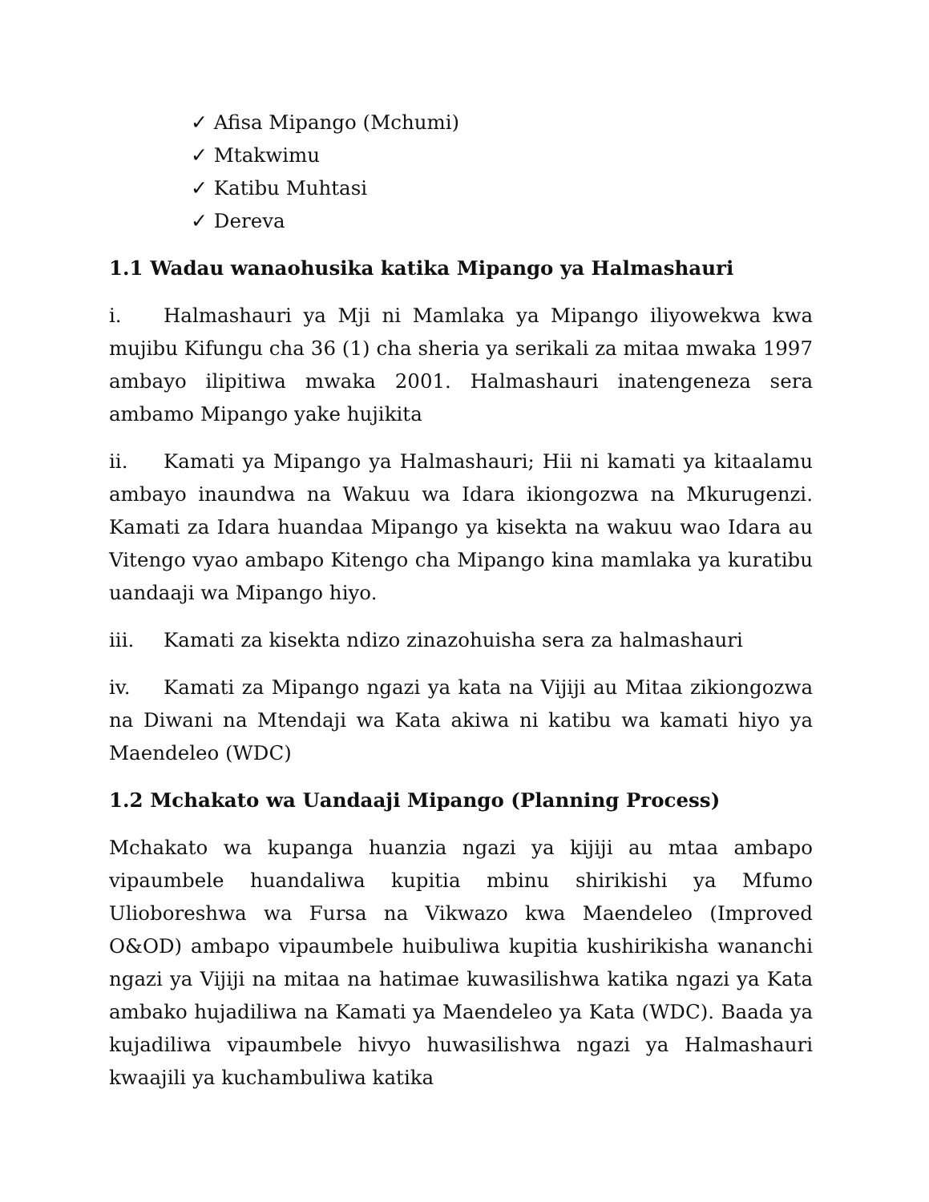✓ Afisa Mipango (Mchumi)
✓ Mtakwimu
✓ Katibu Muhtasi
✓ Dereva
1.1 Wadau wanaohusika katika Mipango ya Halmashauri
i. Halmashauri ya Mji ni Mamlaka ya Mipango iliyowekwa kwa mujibu Kifungu cha 36 (1) cha sheria ya serikali za mitaa mwaka 1997 ambayo ilipitiwa mwaka 2001. Halmashauri inatengeneza sera ambamo Mipango yake hujikita
ii. Kamati ya Mipango ya Halmashauri; Hii ni kamati ya kitaalamu ambayo inaundwa na Wakuu wa Idara ikiongozwa na Mkurugenzi. Kamati za Idara huandaa Mipango ya kisekta na wakuu wao Idara au Vitengo vyao ambapo Kitengo cha Mipango kina mamlaka ya kuratibu uandaaji wa Mipango hiyo.
iii. Kamati za kisekta ndizo zinazohuisha sera za halmashauri
iv. Kamati za Mipango ngazi ya kata na Vijiji au Mitaa zikiongozwa na Diwani na Mtendaji wa Kata akiwa ni katibu wa kamati hiyo ya Maendeleo (WDC)
1.2 Mchakato wa Uandaaji Mipango (Planning Process)
Mchakato wa kupanga huanzia ngazi ya kijiji au mtaa ambapo vipaumbele huandaliwa kupitia mbinu shirikishi ya Mfumo Ulioboreshwa wa Fursa na Vikwazo kwa Maendeleo (Improved O&OD) ambapo vipaumbele huibuliwa kupitia kushirikisha wananchi ngazi ya Vijiji na mitaa na hatimae kuwasilishwa katika ngazi ya Kata ambako hujadiliwa na Kamati ya Maendeleo ya Kata (WDC). Baada ya kujadiliwa vipaumbele hivyo huwasilishwa ngazi ya Halmashauri kwaajili ya kuchambuliwa katika